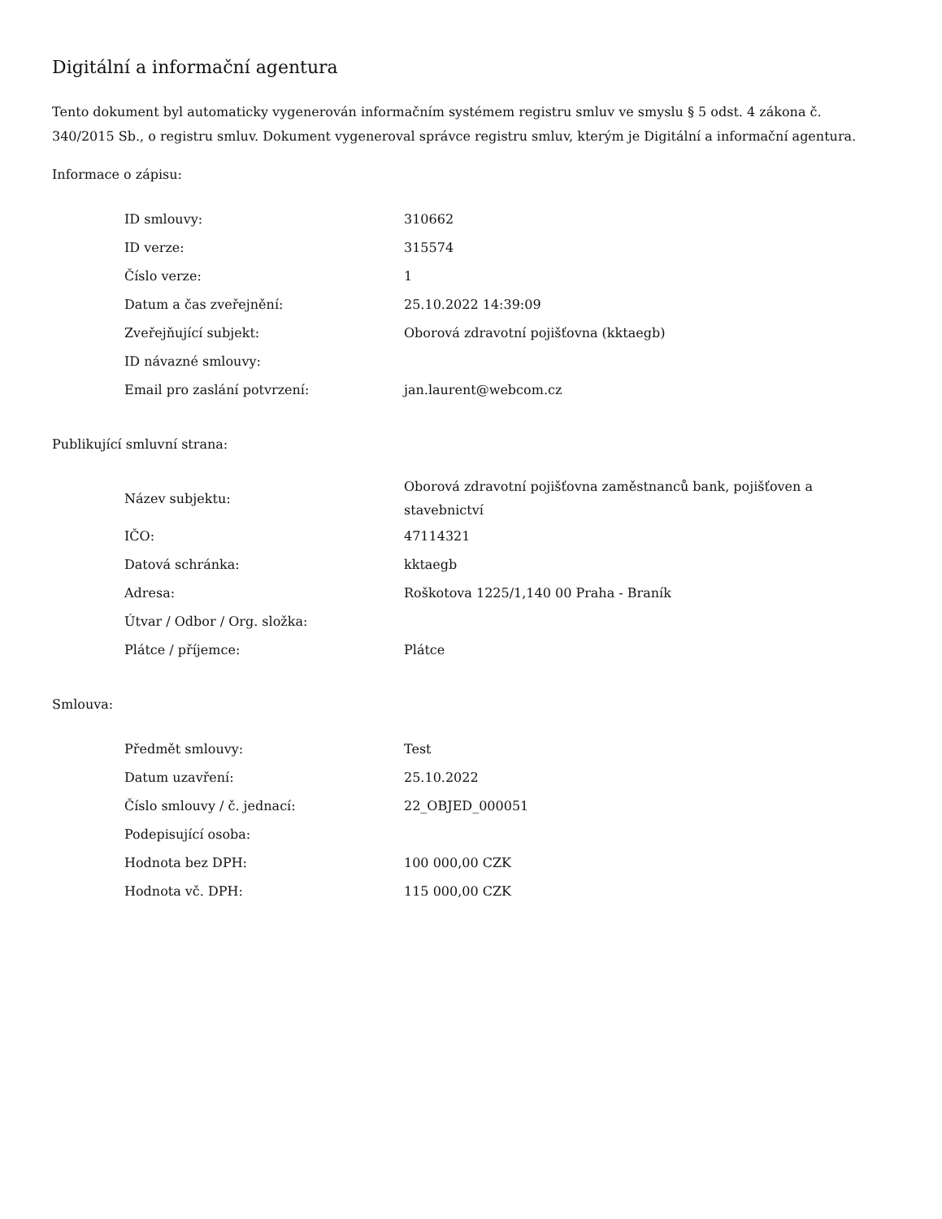Digitální a informační agentura
Tento dokument byl automaticky vygenerován informačním systémem registru smluv ve smyslu § 5 odst. 4 zákona č. 340/2015 Sb., o registru smluv. Dokument vygeneroval správce registru smluv, kterým je Digitální a informační agentura.
Informace o zápisu:
| ID smlouvy: | 310662 |
| ID verze: | 315574 |
| Číslo verze: | 1 |
| Datum a čas zveřejnění: | 25.10.2022 14:39:09 |
| Zveřejňující subjekt: | Oborová zdravotní pojišťovna (kktaegb) |
| ID návazné smlouvy: | |
| Email pro zaslání potvrzení: | jan.laurent@webcom.cz |
Publikující smluvní strana:
| Název subjektu: | Oborová zdravotní pojišťovna zaměstnanců bank, pojišťoven a stavebnictví |
| IČO: | 47114321 |
| Datová schránka: | kktaegb |
| Adresa: | Roškotova 1225/1,140 00 Praha - Braník |
| Útvar / Odbor / Org. složka: | |
| Plátce / příjemce: | Plátce |
Smlouva:
| Předmět smlouvy: | Test |
| Datum uzavření: | 25.10.2022 |
| Číslo smlouvy / č. jednací: | 22_OBJED_000051 |
| Podepisující osoba: | |
| Hodnota bez DPH: | 100 000,00 CZK |
| Hodnota vč. DPH: | 115 000,00 CZK |